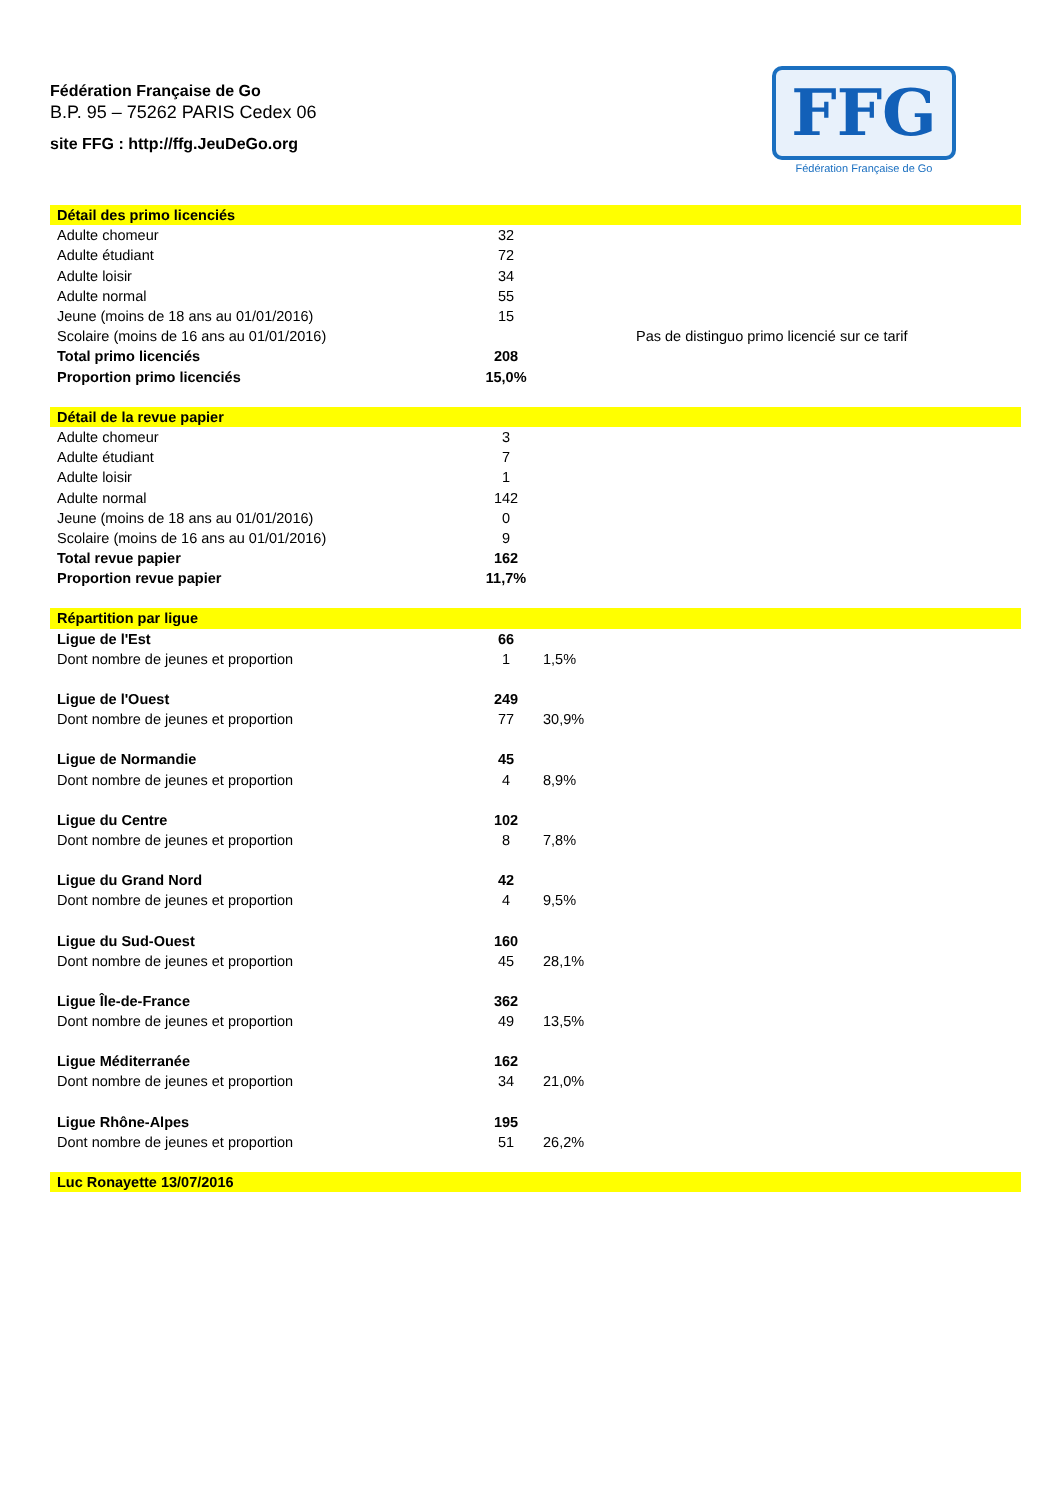Fédération Française de Go
B.P. 95 – 75262 PARIS Cedex 06
site FFG : http://ffg.JeuDeGo.org
FFG
Fédération Française de Go
| Détail des primo licenciés | | |
| Adulte chomeur | 32 | |
| Adulte étudiant | 72 | |
| Adulte loisir | 34 | |
| Adulte normal | 55 | |
| Jeune (moins de 18 ans au 01/01/2016) | 15 | |
| Scolaire (moins de 16 ans au 01/01/2016) | | Pas de distinguo primo licencié sur ce tarif |
| Total primo licenciés | 208 | |
| Proportion primo licenciés | 15,0% | |
| Détail de la revue papier | | |
| Adulte chomeur | 3 | |
| Adulte étudiant | 7 | |
| Adulte loisir | 1 | |
| Adulte normal | 142 | |
| Jeune (moins de 18 ans au 01/01/2016) | 0 | |
| Scolaire (moins de 16 ans au 01/01/2016) | 9 | |
| Total revue papier | 162 | |
| Proportion revue papier | 11,7% | |
| Répartition par ligue | | |
| Ligue de l'Est | 66 | |
| Dont nombre de jeunes et proportion | 1 | 1,5% |
| Ligue de l'Ouest | 249 | |
| Dont nombre de jeunes et proportion | 77 | 30,9% |
| Ligue de Normandie | 45 | |
| Dont nombre de jeunes et proportion | 4 | 8,9% |
| Ligue du Centre | 102 | |
| Dont nombre de jeunes et proportion | 8 | 7,8% |
| Ligue du Grand Nord | 42 | |
| Dont nombre de jeunes et proportion | 4 | 9,5% |
| Ligue du Sud-Ouest | 160 | |
| Dont nombre de jeunes et proportion | 45 | 28,1% |
| Ligue Île-de-France | 362 | |
| Dont nombre de jeunes et proportion | 49 | 13,5% |
| Ligue Méditerranée | 162 | |
| Dont nombre de jeunes et proportion | 34 | 21,0% |
| Ligue Rhône-Alpes | 195 | |
| Dont nombre de jeunes et proportion | 51 | 26,2% |
| Luc Ronayette 13/07/2016 | | |